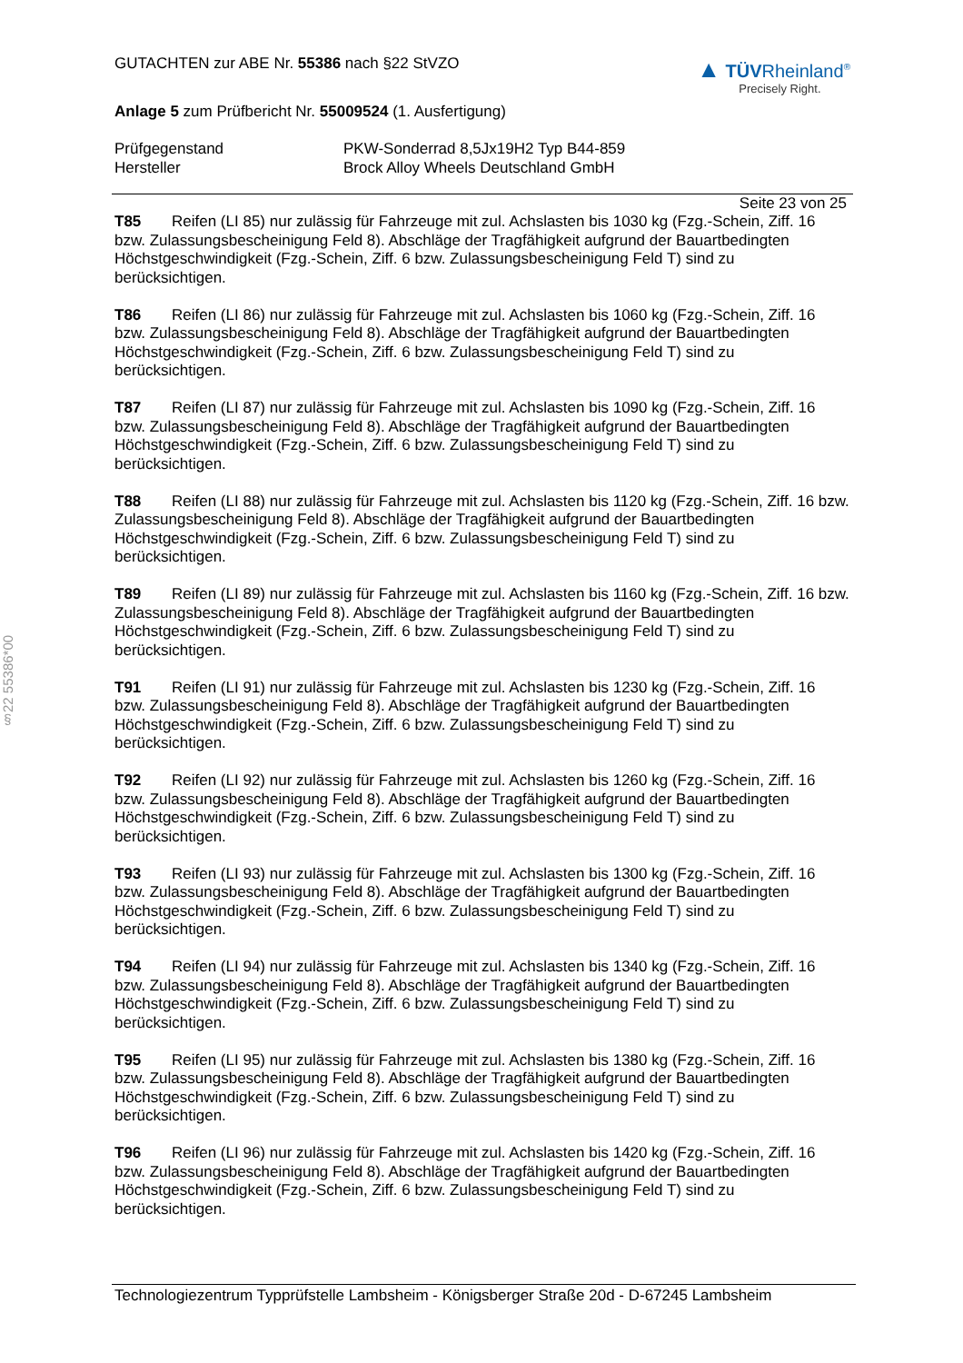§22 55386*00
GUTACHTEN zur ABE Nr. 55386 nach §22 StVZO
▲ TÜVRheinland<sup>®</sup>
Precisely Right.
Anlage 5 zum Prüfbericht Nr. 55009524 (1. Ausfertigung)
Prüfgegenstand PKW-Sonderrad 8,5Jx19H2 Typ B44-859 Hersteller Brock Alloy Wheels Deutschland GmbH
Seite 23 von 25
T85 Reifen (LI 85) nur zulässig für Fahrzeuge mit zul. Achslasten bis 1030 kg (Fzg.-Schein, Ziff. 16 bzw. Zulassungsbescheinigung Feld 8). Abschläge der Tragfähigkeit aufgrund der Bauartbedingten Höchstgeschwindigkeit (Fzg.-Schein, Ziff. 6 bzw. Zulassungsbescheinigung Feld T) sind zu berücksichtigen.
T86 Reifen (LI 86) nur zulässig für Fahrzeuge mit zul. Achslasten bis 1060 kg (Fzg.-Schein, Ziff. 16 bzw. Zulassungsbescheinigung Feld 8). Abschläge der Tragfähigkeit aufgrund der Bauartbedingten Höchstgeschwindigkeit (Fzg.-Schein, Ziff. 6 bzw. Zulassungsbescheinigung Feld T) sind zu berücksichtigen.
T87 Reifen (LI 87) nur zulässig für Fahrzeuge mit zul. Achslasten bis 1090 kg (Fzg.-Schein, Ziff. 16 bzw. Zulassungsbescheinigung Feld 8). Abschläge der Tragfähigkeit aufgrund der Bauartbedingten Höchstgeschwindigkeit (Fzg.-Schein, Ziff. 6 bzw. Zulassungsbescheinigung Feld T) sind zu berücksichtigen.
T88 Reifen (LI 88) nur zulässig für Fahrzeuge mit zul. Achslasten bis 1120 kg (Fzg.-Schein, Ziff. 16 bzw. Zulassungsbescheinigung Feld 8). Abschläge der Tragfähigkeit aufgrund der Bauartbedingten Höchstgeschwindigkeit (Fzg.-Schein, Ziff. 6 bzw. Zulassungsbescheinigung Feld T) sind zu berücksichtigen.
T89 Reifen (LI 89) nur zulässig für Fahrzeuge mit zul. Achslasten bis 1160 kg (Fzg.-Schein, Ziff. 16 bzw. Zulassungsbescheinigung Feld 8). Abschläge der Tragfähigkeit aufgrund der Bauartbedingten Höchstgeschwindigkeit (Fzg.-Schein, Ziff. 6 bzw. Zulassungsbescheinigung Feld T) sind zu berücksichtigen.
T91 Reifen (LI 91) nur zulässig für Fahrzeuge mit zul. Achslasten bis 1230 kg (Fzg.-Schein, Ziff. 16 bzw. Zulassungsbescheinigung Feld 8). Abschläge der Tragfähigkeit aufgrund der Bauartbedingten Höchstgeschwindigkeit (Fzg.-Schein, Ziff. 6 bzw. Zulassungsbescheinigung Feld T) sind zu berücksichtigen.
T92 Reifen (LI 92) nur zulässig für Fahrzeuge mit zul. Achslasten bis 1260 kg (Fzg.-Schein, Ziff. 16 bzw. Zulassungsbescheinigung Feld 8). Abschläge der Tragfähigkeit aufgrund der Bauartbedingten Höchstgeschwindigkeit (Fzg.-Schein, Ziff. 6 bzw. Zulassungsbescheinigung Feld T) sind zu berücksichtigen.
T93 Reifen (LI 93) nur zulässig für Fahrzeuge mit zul. Achslasten bis 1300 kg (Fzg.-Schein, Ziff. 16 bzw. Zulassungsbescheinigung Feld 8). Abschläge der Tragfähigkeit aufgrund der Bauartbedingten Höchstgeschwindigkeit (Fzg.-Schein, Ziff. 6 bzw. Zulassungsbescheinigung Feld T) sind zu berücksichtigen.
T94 Reifen (LI 94) nur zulässig für Fahrzeuge mit zul. Achslasten bis 1340 kg (Fzg.-Schein, Ziff. 16 bzw. Zulassungsbescheinigung Feld 8). Abschläge der Tragfähigkeit aufgrund der Bauartbedingten Höchstgeschwindigkeit (Fzg.-Schein, Ziff. 6 bzw. Zulassungsbescheinigung Feld T) sind zu berücksichtigen.
T95 Reifen (LI 95) nur zulässig für Fahrzeuge mit zul. Achslasten bis 1380 kg (Fzg.-Schein, Ziff. 16 bzw. Zulassungsbescheinigung Feld 8). Abschläge der Tragfähigkeit aufgrund der Bauartbedingten Höchstgeschwindigkeit (Fzg.-Schein, Ziff. 6 bzw. Zulassungsbescheinigung Feld T) sind zu berücksichtigen.
T96 Reifen (LI 96) nur zulässig für Fahrzeuge mit zul. Achslasten bis 1420 kg (Fzg.-Schein, Ziff. 16 bzw. Zulassungsbescheinigung Feld 8). Abschläge der Tragfähigkeit aufgrund der Bauartbedingten Höchstgeschwindigkeit (Fzg.-Schein, Ziff. 6 bzw. Zulassungsbescheinigung Feld T) sind zu berücksichtigen.
Technologiezentrum Typprüfstelle Lambsheim - Königsberger Straße 20d - D-67245 Lambsheim